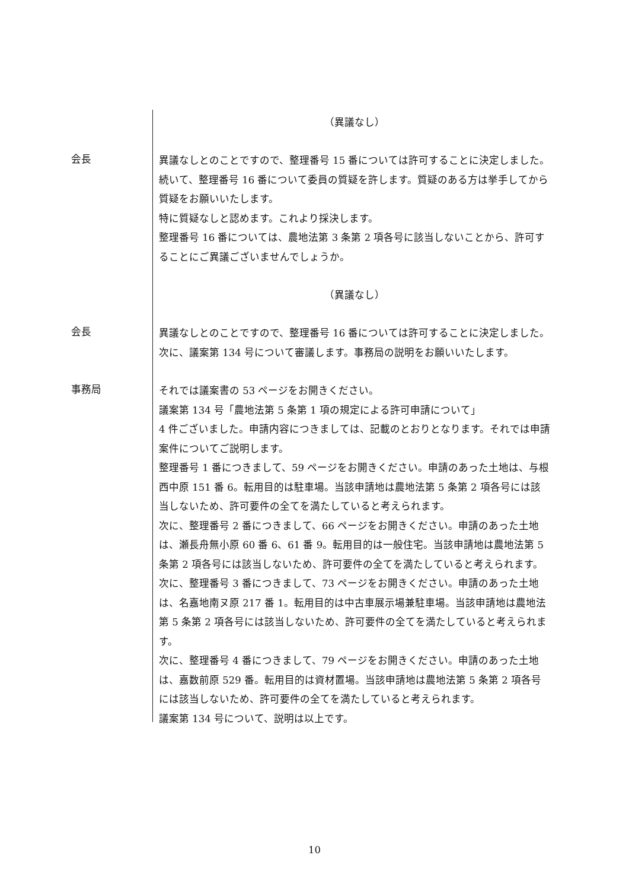（異議なし）
会長
異議なしとのことですので、整理番号 15 番については許可することに決定しました。
続いて、整理番号 16 番について委員の質疑を許します。質疑のある方は挙手してから質疑をお願いいたします。
特に質疑なしと認めます。これより採決します。
整理番号 16 番については、農地法第 3 条第 2 項各号に該当しないことから、許可することにご異議ございませんでしょうか。
（異議なし）
会長
異議なしとのことですので、整理番号 16 番については許可することに決定しました。
次に、議案第 134 号について審議します。事務局の説明をお願いいたします。
事務局
それでは議案書の 53 ページをお開きください。
議案第 134 号「農地法第 5 条第 1 項の規定による許可申請について」
4 件ございました。申請内容につきましては、記載のとおりとなります。それでは申請案件についてご説明します。
整理番号 1 番につきまして、59 ページをお開きください。申請のあった土地は、与根西中原 151 番 6。転用目的は駐車場。当該申請地は農地法第 5 条第 2 項各号には該当しないため、許可要件の全てを満たしていると考えられます。
次に、整理番号 2 番につきまして、66 ページをお開きください。申請のあった土地は、瀬長舟無小原 60 番 6、61 番 9。転用目的は一般住宅。当該申請地は農地法第 5 条第 2 項各号には該当しないため、許可要件の全てを満たしていると考えられます。
次に、整理番号 3 番につきまして、73 ページをお開きください。申請のあった土地は、名嘉地南ヌ原 217 番 1。転用目的は中古車展示場兼駐車場。当該申請地は農地法第 5 条第 2 項各号には該当しないため、許可要件の全てを満たしていると考えられます。
次に、整理番号 4 番につきまして、79 ページをお開きください。申請のあった土地は、嘉数前原 529 番。転用目的は資材置場。当該申請地は農地法第 5 条第 2 項各号には該当しないため、許可要件の全てを満たしていると考えられます。
議案第 134 号について、説明は以上です。
10